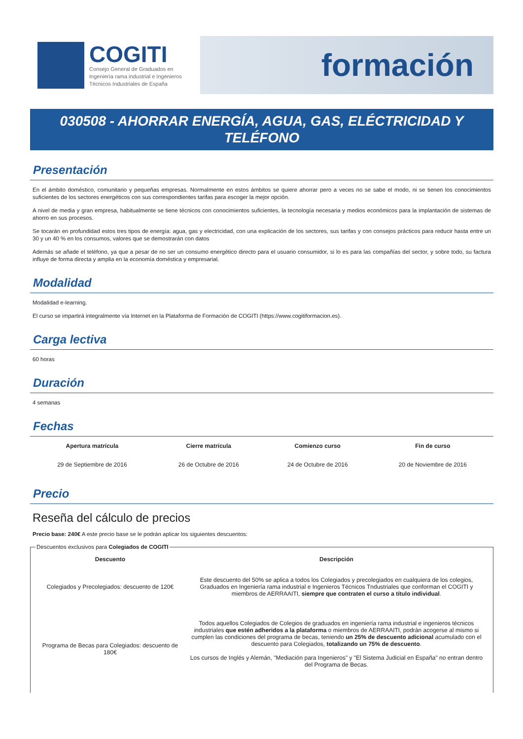COGITI
Consejo General de Graduados en
Ingeniería rama industrial e Ingenieros
Técnicos Industriales de España
formación
030508 - AHORRAR ENERGÍA, AGUA, GAS, ELÉCTRICIDAD Y TELÉFONO
Presentación
En el ámbito doméstico, comunitario y pequeñas empresas. Normalmente en estos ámbitos se quiere ahorrar pero a veces no se sabe el modo, ni se tienen los conocimientos suficientes de los sectores energéticos con sus correspondientes tarifas para escoger la mejor opción.
A nivel de media y gran empresa, habitualmente se tiene técnicos con conocimientos suficientes, la tecnología necesaria y medios económicos para la implantación de sistemas de ahorro en sus procesos.
Se tocarán en profundidad estos tres tipos de energía: agua, gas y electricidad, con una explicación de los sectores, sus tarifas y con consejos prácticos para reducir hasta entre un 30 y un 40 % en los consumos, valores que se demostrarán con datos
Además se añade el teléfono, ya que a pesar de no ser un consumo energético directo para el usuario consumidor, si lo es para las compañías del sector, y sobre todo, su factura influye de forma directa y amplia en la economía doméstica y empresarial.
Modalidad
Modalidad e-learning.
El curso se impartirá integralmente vía Internet en la Plataforma de Formación de COGITI (https://www.cogitiformacion.es).
Carga lectiva
60 horas
Duración
4 semanas
Fechas
| Apertura matrícula | Cierre matrícula | Comienzo curso | Fin de curso |
| --- | --- | --- | --- |
| 29 de Septiembre de 2016 | 26 de Octubre de 2016 | 24 de Octubre de 2016 | 20 de Noviembre de 2016 |
Precio
Reseña del cálculo de precios
Precio base: 240€ A este precio base se le podrán aplicar los siguientes descuentos:
Descuentos exclusivos para Colegiados de COGITI
| Descuento | Descripción |
| --- | --- |
| Colegiados y Precolegiados: descuento de 120€ | Este descuento del 50% se aplica a todos los Colegiados y precolegiados en cualquiera de los colegios, Graduados en Ingeniería rama industrial e Ingenieros Técnicos Tndustriales que conforman el COGITI y miembros de AERRAAITI, siempre que contraten el curso a título individual . |
| Programa de Becas para Colegiados: descuento de 180€ | Todos aquellos Colegiados de Colegios de graduados en ingeniería rama industrial e ingenieros técnicos industriales que estén adheridos a la plataforma o miembros de AERRAAITI, podrán acogerse al mismo si cumplen las condiciones del programa de becas , teniendo un 25% de descuento adicional acumulado con el descuento para Colegiados, totalizando un 75% de descuento . Los cursos de Inglés y Alemán, "Mediación para Ingenieros" y "El Sistema Judicial en España" no entran dentro del Programa de Becas. |